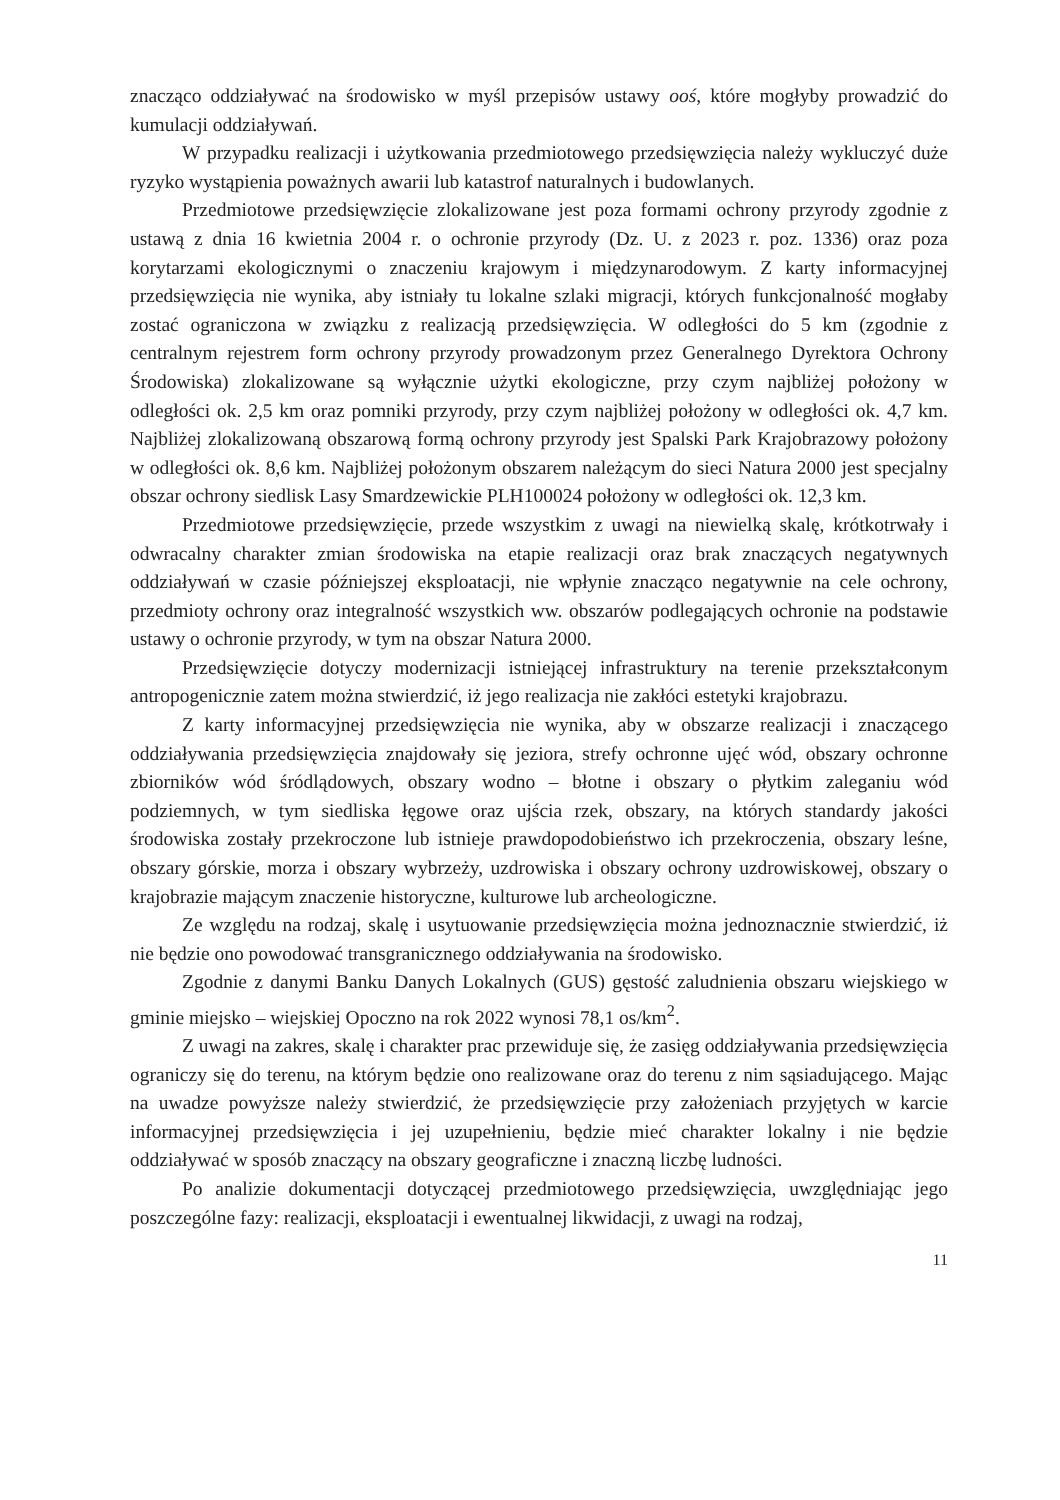znacząco oddziaływać na środowisko w myśl przepisów ustawy ooś, które mogłyby prowadzić do kumulacji oddziaływań.
W przypadku realizacji i użytkowania przedmiotowego przedsięwzięcia należy wykluczyć duże ryzyko wystąpienia poważnych awarii lub katastrof naturalnych i budowlanych.
Przedmiotowe przedsięwzięcie zlokalizowane jest poza formami ochrony przyrody zgodnie z ustawą z dnia 16 kwietnia 2004 r. o ochronie przyrody (Dz. U. z 2023 r. poz. 1336) oraz poza korytarzami ekologicznymi o znaczeniu krajowym i międzynarodowym. Z karty informacyjnej przedsięwzięcia nie wynika, aby istniały tu lokalne szlaki migracji, których funkcjonalność mogłaby zostać ograniczona w związku z realizacją przedsięwzięcia. W odległości do 5 km (zgodnie z centralnym rejestrem form ochrony przyrody prowadzonym przez Generalnego Dyrektora Ochrony Środowiska) zlokalizowane są wyłącznie użytki ekologiczne, przy czym najbliżej położony w odległości ok. 2,5 km oraz pomniki przyrody, przy czym najbliżej położony w odległości ok. 4,7 km. Najbliżej zlokalizowaną obszarową formą ochrony przyrody jest Spalski Park Krajobrazowy położony w odległości ok. 8,6 km. Najbliżej położonym obszarem należącym do sieci Natura 2000 jest specjalny obszar ochrony siedlisk Lasy Smardzewickie PLH100024 położony w odległości ok. 12,3 km.
Przedmiotowe przedsięwzięcie, przede wszystkim z uwagi na niewielką skalę, krótkotrwały i odwracalny charakter zmian środowiska na etapie realizacji oraz brak znaczących negatywnych oddziaływań w czasie późniejszej eksploatacji, nie wpłynie znacząco negatywnie na cele ochrony, przedmioty ochrony oraz integralność wszystkich ww. obszarów podlegających ochronie na podstawie ustawy o ochronie przyrody, w tym na obszar Natura 2000.
Przedsięwzięcie dotyczy modernizacji istniejącej infrastruktury na terenie przekształconym antropogenicznie zatem można stwierdzić, iż jego realizacja nie zakłóci estetyki krajobrazu.
Z karty informacyjnej przedsięwzięcia nie wynika, aby w obszarze realizacji i znaczącego oddziaływania przedsięwzięcia znajdowały się jeziora, strefy ochronne ujęć wód, obszary ochronne zbiorników wód śródlądowych, obszary wodno – błotne i obszary o płytkim zaleganiu wód podziemnych, w tym siedliska łęgowe oraz ujścia rzek, obszary, na których standardy jakości środowiska zostały przekroczone lub istnieje prawdopodobieństwo ich przekroczenia, obszary leśne, obszary górskie, morza i obszary wybrzeży, uzdrowiska i obszary ochrony uzdrowiskowej, obszary o krajobrazie mającym znaczenie historyczne, kulturowe lub archeologiczne.
Ze względu na rodzaj, skalę i usytuowanie przedsięwzięcia można jednoznacznie stwierdzić, iż nie będzie ono powodować transgranicznego oddziaływania na środowisko.
Zgodnie z danymi Banku Danych Lokalnych (GUS) gęstość zaludnienia obszaru wiejskiego w gminie miejsko – wiejskiej Opoczno na rok 2022 wynosi 78,1 os/km<sup>2</sup>.
Z uwagi na zakres, skalę i charakter prac przewiduje się, że zasięg oddziaływania przedsięwzięcia ograniczy się do terenu, na którym będzie ono realizowane oraz do terenu z nim sąsiadującego. Mając na uwadze powyższe należy stwierdzić, że przedsięwzięcie przy założeniach przyjętych w karcie informacyjnej przedsięwzięcia i jej uzupełnieniu, będzie mieć charakter lokalny i nie będzie oddziaływać w sposób znaczący na obszary geograficzne i znaczną liczbę ludności.
Po analizie dokumentacji dotyczącej przedmiotowego przedsięwzięcia, uwzględniając jego poszczególne fazy: realizacji, eksploatacji i ewentualnej likwidacji, z uwagi na rodzaj,
11